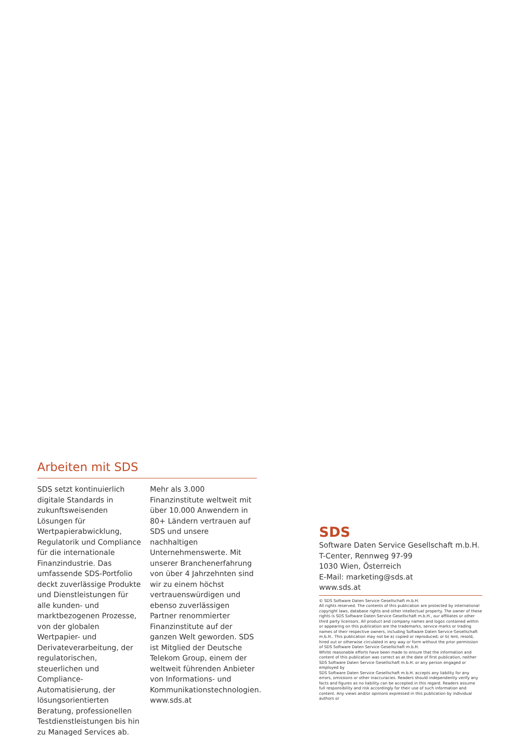Arbeiten mit SDS
SDS setzt kontinuierlich digitale Standards in zukunftsweisenden Lösungen für Wertpapierabwicklung, Regulatorik und Compliance für die internationale Finanzindustrie. Das umfassende SDS-Portfolio deckt zuverlässige Produkte und Dienstleistungen für alle kunden- und marktbezogenen Prozesse, von der globalen Wertpapier- und Derivateverarbeitung, der regulatorischen, steuerlichen und Compliance-Automatisierung, der lösungsorientierten Beratung, professionellen Testdienstleistungen bis hin zu Managed Services ab.
Mehr als 3.000 Finanzinstitute weltweit mit über 10.000 Anwendern in 80+ Ländern vertrauen auf SDS und unsere nachhaltigen Unternehmenswerte. Mit unserer Branchenerfahrung von über 4 Jahrzehnten sind wir zu einem höchst vertrauenswürdigen und ebenso zuverlässigen Partner renommierter Finanzinstitute auf der ganzen Welt geworden. SDS ist Mitglied der Deutsche Telekom Group, einem der weltweit führenden Anbieter von Informations- und Kommunikationstechnologien. www.sds.at
SDS
Software Daten Service Gesellschaft m.b.H.
T-Center, Rennweg 97-99
1030 Wien, Österreich
E-Mail: marketing@sds.at
www.sds.at
© SDS Software Daten Service Gesellschaft m.b.H.
All rights reserved. The contents of this publication are protected by international copyright laws, database rights and other intellectual property. The owner of these rights is SDS Software Daten Service Gesellschaft m.b.H., our affiliates or other third party licensors. All product and company names and logos contained within or appearing on this publication are the trademarks, service marks or trading names of their respective owners, including Software Daten Service Gesellschaft m.b.H.. This publication may not be a) copied or reproduced; or b) lent, resold, hired out or otherwise circulated in any way or form without the prior permission of SDS Software Daten Service Gesellschaft m.b.H.
Whilst reasonable efforts have been made to ensure that the information and content of this publication was correct as at the date of first publication, neither SDS Software Daten Service Gesellschaft m.b.H. or any person engaged or employed by
SDS Software Daten Service Gesellschaft m.b.H. accepts any liability for any errors, omissions or other inaccuracies. Readers should independently verify any facts and figures as no liability can be accepted in this regard. Readers assume full responsibility and risk accordingly for their use of such information and content. Any views and/or opinions expressed in this publication by individual authors or